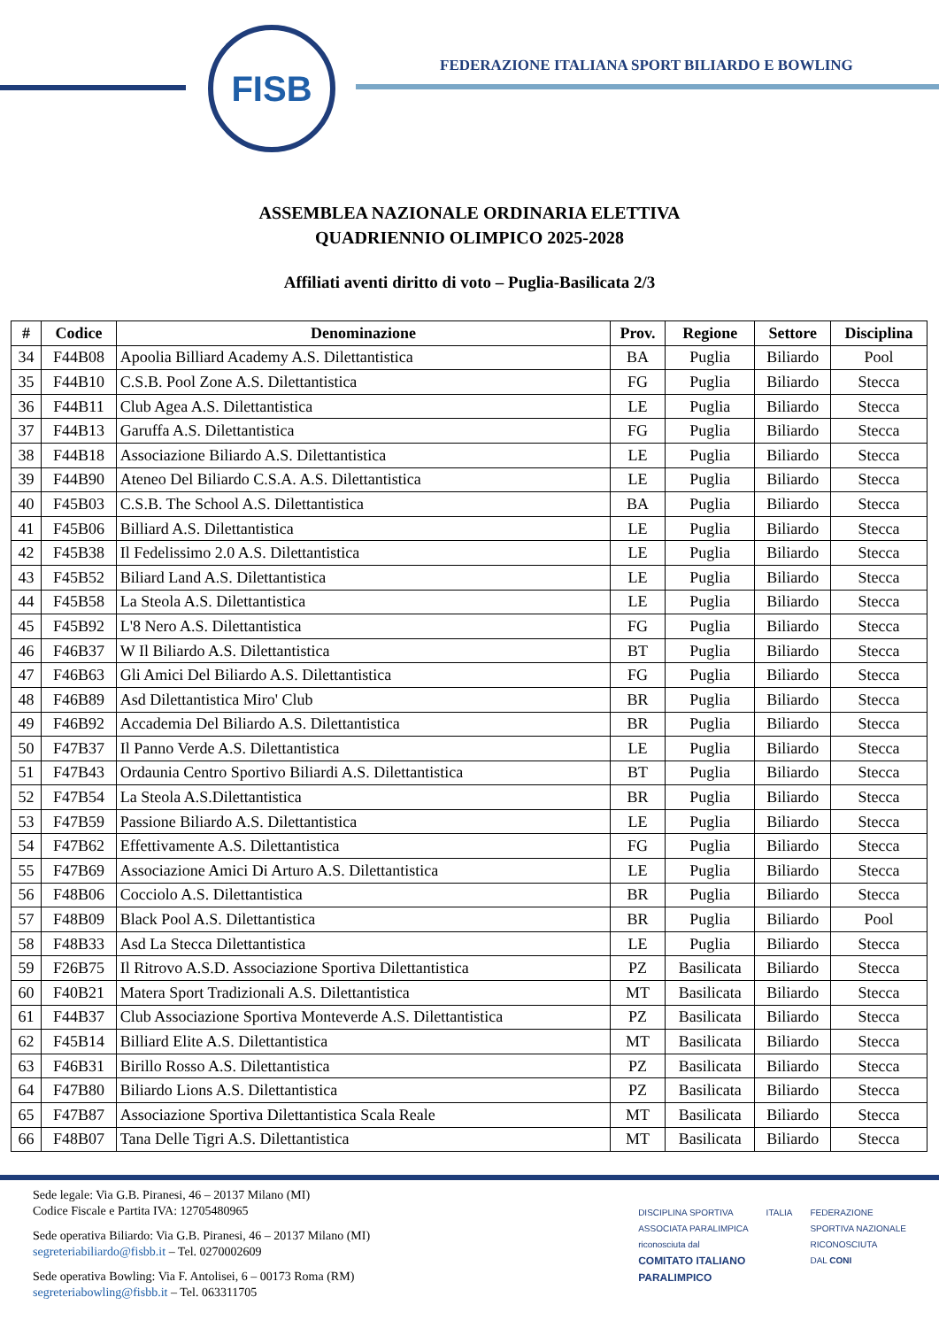FISB
FEDERAZIONE ITALIANA SPORT BILIARDO E BOWLING
ASSEMBLEA NAZIONALE ORDINARIA ELETTIVA
QUADRIENNIO OLIMPICO 2025-2028
Affiliati aventi diritto di voto – Puglia-Basilicata 2/3
| # | Codice | Denominazione | Prov. | Regione | Settore | Disciplina |
| --- | --- | --- | --- | --- | --- | --- |
| 34 | F44B08 | Apoolia Billiard Academy A.S. Dilettantistica | BA | Puglia | Biliardo | Pool |
| 35 | F44B10 | C.S.B. Pool Zone A.S. Dilettantistica | FG | Puglia | Biliardo | Stecca |
| 36 | F44B11 | Club Agea A.S. Dilettantistica | LE | Puglia | Biliardo | Stecca |
| 37 | F44B13 | Garuffa A.S. Dilettantistica | FG | Puglia | Biliardo | Stecca |
| 38 | F44B18 | Associazione Biliardo A.S. Dilettantistica | LE | Puglia | Biliardo | Stecca |
| 39 | F44B90 | Ateneo Del Biliardo C.S.A. A.S. Dilettantistica | LE | Puglia | Biliardo | Stecca |
| 40 | F45B03 | C.S.B. The School A.S. Dilettantistica | BA | Puglia | Biliardo | Stecca |
| 41 | F45B06 | Billiard A.S. Dilettantistica | LE | Puglia | Biliardo | Stecca |
| 42 | F45B38 | Il Fedelissimo 2.0 A.S. Dilettantistica | LE | Puglia | Biliardo | Stecca |
| 43 | F45B52 | Biliard Land A.S. Dilettantistica | LE | Puglia | Biliardo | Stecca |
| 44 | F45B58 | La Steola A.S. Dilettantistica | LE | Puglia | Biliardo | Stecca |
| 45 | F45B92 | L'8 Nero A.S. Dilettantistica | FG | Puglia | Biliardo | Stecca |
| 46 | F46B37 | W Il Biliardo A.S. Dilettantistica | BT | Puglia | Biliardo | Stecca |
| 47 | F46B63 | Gli Amici Del Biliardo A.S. Dilettantistica | FG | Puglia | Biliardo | Stecca |
| 48 | F46B89 | Asd Dilettantistica Miro' Club | BR | Puglia | Biliardo | Stecca |
| 49 | F46B92 | Accademia Del Biliardo A.S. Dilettantistica | BR | Puglia | Biliardo | Stecca |
| 50 | F47B37 | Il Panno Verde A.S. Dilettantistica | LE | Puglia | Biliardo | Stecca |
| 51 | F47B43 | Ordaunia Centro Sportivo Biliardi A.S. Dilettantistica | BT | Puglia | Biliardo | Stecca |
| 52 | F47B54 | La Steola A.S.Dilettantistica | BR | Puglia | Biliardo | Stecca |
| 53 | F47B59 | Passione Biliardo A.S. Dilettantistica | LE | Puglia | Biliardo | Stecca |
| 54 | F47B62 | Effettivamente A.S. Dilettantistica | FG | Puglia | Biliardo | Stecca |
| 55 | F47B69 | Associazione Amici Di Arturo A.S. Dilettantistica | LE | Puglia | Biliardo | Stecca |
| 56 | F48B06 | Cocciolo A.S. Dilettantistica | BR | Puglia | Biliardo | Stecca |
| 57 | F48B09 | Black Pool A.S. Dilettantistica | BR | Puglia | Biliardo | Pool |
| 58 | F48B33 | Asd La Stecca Dilettantistica | LE | Puglia | Biliardo | Stecca |
| 59 | F26B75 | Il Ritrovo A.S.D. Associazione Sportiva Dilettantistica | PZ | Basilicata | Biliardo | Stecca |
| 60 | F40B21 | Matera Sport Tradizionali A.S. Dilettantistica | MT | Basilicata | Biliardo | Stecca |
| 61 | F44B37 | Club Associazione Sportiva Monteverde A.S. Dilettantistica | PZ | Basilicata | Biliardo | Stecca |
| 62 | F45B14 | Billiard Elite A.S. Dilettantistica | MT | Basilicata | Biliardo | Stecca |
| 63 | F46B31 | Birillo Rosso A.S. Dilettantistica | PZ | Basilicata | Biliardo | Stecca |
| 64 | F47B80 | Biliardo Lions A.S. Dilettantistica | PZ | Basilicata | Biliardo | Stecca |
| 65 | F47B87 | Associazione Sportiva Dilettantistica Scala Reale | MT | Basilicata | Biliardo | Stecca |
| 66 | F48B07 | Tana Delle Tigri A.S. Dilettantistica | MT | Basilicata | Biliardo | Stecca |
Sede legale: Via G.B. Piranesi, 46 – 20137 Milano (MI)
Codice Fiscale e Partita IVA: 12705480965
Sede operativa Biliardo: Via G.B. Piranesi, 46 – 20137 Milano (MI)
segreteriabiliardo@fisbb.it – Tel. 0270002609
Sede operativa Bowling: Via F. Antolisei, 6 – 00173 Roma (RM)
segreteriabowling@fisbb.it – Tel. 063311705
DISCIPLINA SPORTIVA
ASSOCIATA PARALIMPICA
riconosciuta dal
COMITATO ITALIANO
PARALIMPICO
ITALIA FEDERAZIONE
SPORTIVA NAZIONALE
RICONOSCIUTA
DAL CONI